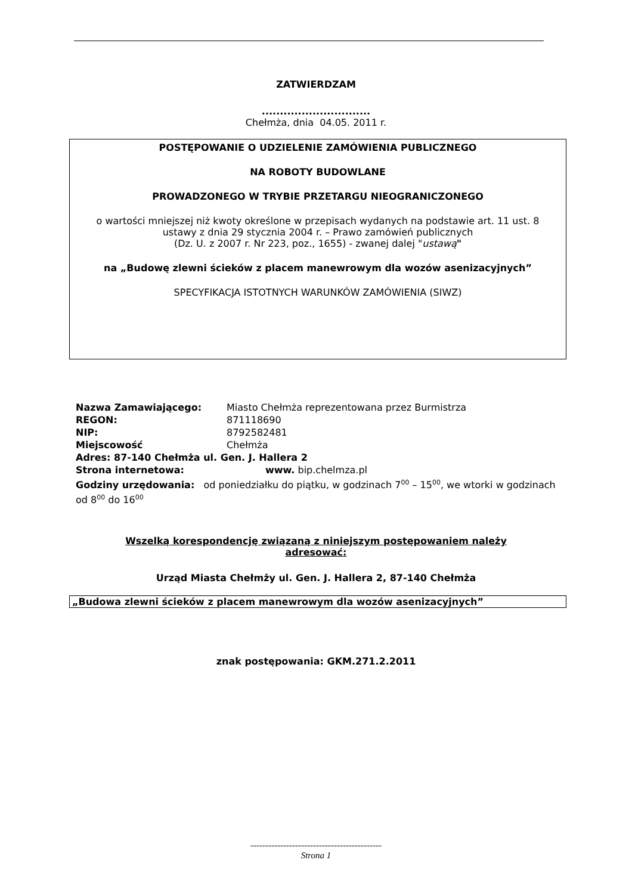ZATWIERDZAM
..............................
Chełmża, dnia 04.05. 2011 r.
POSTĘPOWANIE O UDZIELENIE ZAMÓWIENIA PUBLICZNEGO
NA ROBOTY BUDOWLANE
PROWADZONEGO W TRYBIE PRZETARGU NIEOGRANICZONEGO
o wartości mniejszej niż kwoty określone w przepisach wydanych na podstawie art. 11 ust. 8 ustawy z dnia 29 stycznia 2004 r. – Prawo zamówień publicznych
(Dz. U. z 2007 r. Nr 223, poz., 1655) - zwanej dalej "ustawą"
na „Budowę zlewni ścieków z placem manewrowym dla wozów asenizacyjnych”
SPECYFIKACJA ISTOTNYCH WARUNKÓW ZAMÓWIENIA (SIWZ)
Nazwa Zamawiającego: Miasto Chełmża reprezentowana przez Burmistrza
REGON: 871118690
NIP: 8792582481
Miejscowość Chełmża
Adres: 87-140 Chełmża ul. Gen. J. Hallera 2
Strona internetowa: www. bip.chelmza.pl
Godziny urzędowania: od poniedziałku do piątku, w godzinach 700 – 1500, we wtorki w godzinach od 800 do 1600
Wszelką korespondencję związaną z niniejszym postępowaniem należy adresować:
Urząd Miasta Chełmży ul. Gen. J. Hallera 2, 87-140 Chełmża
„Budowa zlewni ścieków z placem manewrowym dla wozów asenizacyjnych”
znak postępowania: GKM.271.2.2011
--------------------------------------------
Strona 1